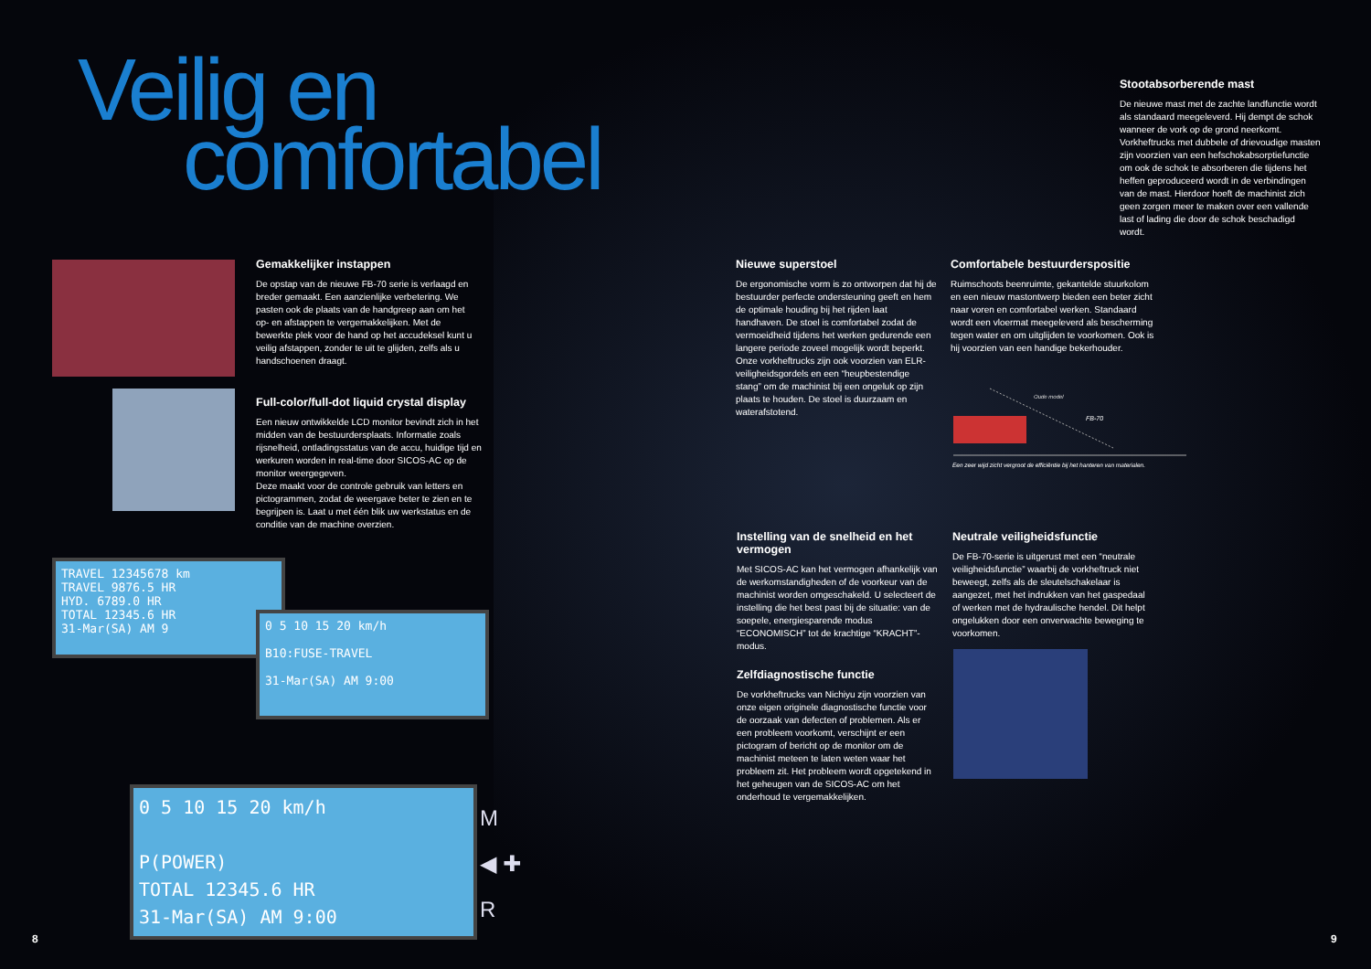Veilig en
comfortabel
Stootabsorberende mast
De nieuwe mast met de zachte landfunctie wordt als standaard meegeleverd. Hij dempt de schok wanneer de vork op de grond neerkomt. Vorkheftrucks met dubbele of drievoudige masten zijn voorzien van een hefschokabsorptiefunctie om ook de schok te absorberen die tijdens het heffen geproduceerd wordt in de verbindingen van de mast. Hierdoor hoeft de machinist zich geen zorgen meer te maken over een vallende last of lading die door de schok beschadigd wordt.
Gemakkelijker instappen
De opstap van de nieuwe FB-70 serie is verlaagd en breder gemaakt. Een aanzienlijke verbetering. We pasten ook de plaats van de handgreep aan om het op- en afstappen te vergemakkelijken. Met de bewerkte plek voor de hand op het accudeksel kunt u veilig afstappen, zonder te uit te glijden, zelfs als u handschoenen draagt.
Full-color/full-dot liquid crystal display
Een nieuw ontwikkelde LCD monitor bevindt zich in het midden van de bestuurdersplaats. Informatie zoals rijsnelheid, ontladingsstatus van de accu, huidige tijd en werkuren worden in real-time door SICOS-AC op de monitor weergegeven.
Deze maakt voor de controle gebruik van letters en pictogrammen, zodat de weergave beter te zien en te begrijpen is. Laat u met één blik uw werkstatus en de conditie van de machine overzien.
Nieuwe superstoel
De ergonomische vorm is zo ontworpen dat hij de bestuurder perfecte ondersteuning geeft en hem de optimale houding bij het rijden laat handhaven. De stoel is comfortabel zodat de vermoeidheid tijdens het werken gedurende een langere periode zoveel mogelijk wordt beperkt. Onze vorkheftrucks zijn ook voorzien van ELR-veiligheidsgordels en een “heupbestendige stang” om de machinist bij een ongeluk op zijn plaats te houden. De stoel is duurzaam en waterafstotend.
Comfortabele bestuurderspositie
Ruimschoots beenruimte, gekantelde stuurkolom en een nieuw mastontwerp bieden een beter zicht naar voren en comfortabel werken. Standaard wordt een vloermat meegeleverd als bescherming tegen water en om uitglijden te voorkomen. Ook is hij voorzien van een handige bekerhouder.
Oude model
FB-70
Een zeer wijd zicht vergroot de efficiëntie bij het hanteren van materialen.
Instelling van de snelheid en het vermogen
Met SICOS-AC kan het vermogen afhankelijk van de werkomstandigheden of de voorkeur van de machinist worden omgeschakeld. U selecteert de instelling die het best past bij de situatie: van de soepele, energiesparende modus “ECONOMISCH” tot de krachtige “KRACHT”-modus.
Zelfdiagnostische functie
De vorkheftrucks van Nichiyu zijn voorzien van onze eigen originele diagnostische functie voor de oorzaak van defecten of problemen. Als er een probleem voorkomt, verschijnt er een pictogram of bericht op de monitor om de machinist meteen te laten weten waar het probleem zit. Het probleem wordt opgetekend in het geheugen van de SICOS-AC om het onderhoud te vergemakkelijken.
Neutrale veiligheidsfunctie
De FB-70-serie is uitgerust met een “neutrale veiligheidsfunctie” waarbij de vorkheftruck niet beweegt, zelfs als de sleutelschakelaar is aangezet, met het indrukken van het gaspedaal of werken met de hydraulische hendel. Dit helpt ongelukken door een onverwachte beweging te voorkomen.
TRAVEL 12345678 km
TRAVEL 9876.5 HR
HYD. 6789.0 HR
TOTAL 12345.6 HR
31-Mar(SA) AM 9
0 5 10 15 20 km/h
B10:FUSE-TRAVEL
31-Mar(SA) AM 9:00
0 5 10 15 20 km/h
P(POWER)
TOTAL 12345.6 HR
31-Mar(SA) AM 9:00
M
◀ ✚
R
8 9